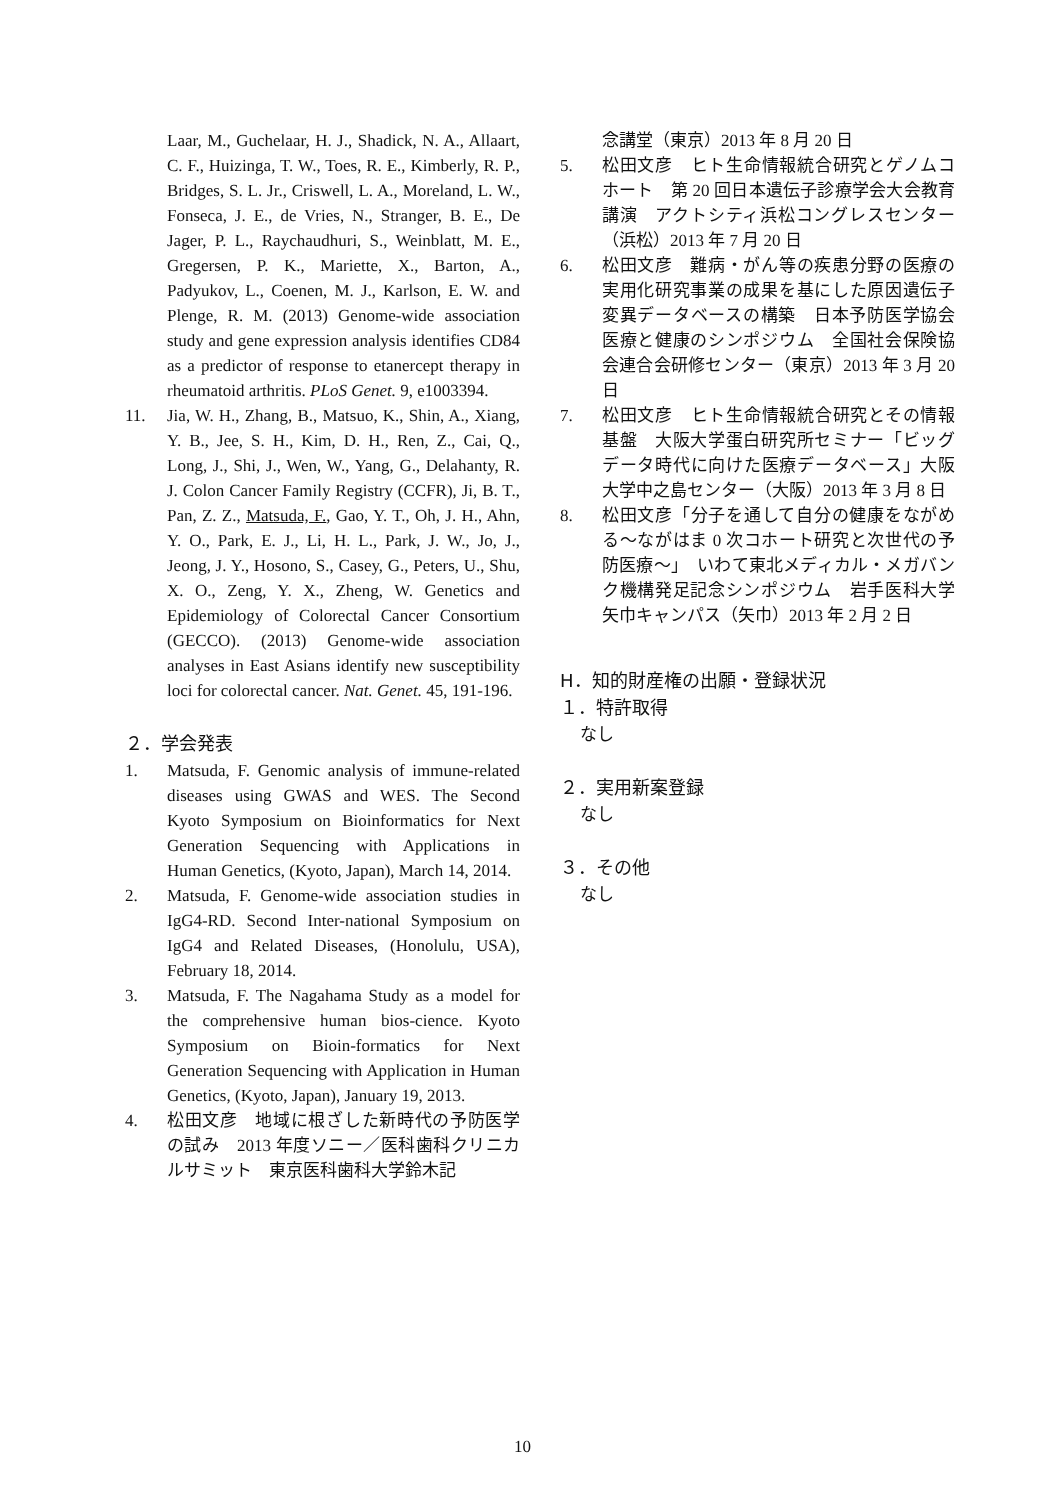Laar, M., Guchelaar, H. J., Shadick, N. A., Allaart, C. F., Huizinga, T. W., Toes, R. E., Kimberly, R. P., Bridges, S. L. Jr., Criswell, L. A., Moreland, L. W., Fonseca, J. E., de Vries, N., Stranger, B. E., De Jager, P. L., Raychaudhuri, S., Weinblatt, M. E., Gregersen, P. K., Mariette, X., Barton, A., Padyukov, L., Coenen, M. J., Karlson, E. W. and Plenge, R. M. (2013) Genome-wide association study and gene expression analysis identifies CD84 as a predictor of response to etanercept therapy in rheumatoid arthritis. PLoS Genet. 9, e1003394.
11. Jia, W. H., Zhang, B., Matsuo, K., Shin, A., Xiang, Y. B., Jee, S. H., Kim, D. H., Ren, Z., Cai, Q., Long, J., Shi, J., Wen, W., Yang, G., Delahanty, R. J. Colon Cancer Family Registry (CCFR), Ji, B. T., Pan, Z. Z., Matsuda, F., Gao, Y. T., Oh, J. H., Ahn, Y. O., Park, E. J., Li, H. L., Park, J. W., Jo, J., Jeong, J. Y., Hosono, S., Casey, G., Peters, U., Shu, X. O., Zeng, Y. X., Zheng, W. Genetics and Epidemiology of Colorectal Cancer Consortium (GECCO). (2013) Genome-wide association analyses in East Asians identify new susceptibility loci for colorectal cancer. Nat. Genet. 45, 191-196.
２．学会発表
1. Matsuda, F. Genomic analysis of immune-related diseases using GWAS and WES. The Second Kyoto Symposium on Bioinformatics for Next Generation Sequencing with Applications in Human Genetics, (Kyoto, Japan), March 14, 2014.
2. Matsuda, F. Genome-wide association studies in IgG4-RD. Second Inter-national Symposium on IgG4 and Related Diseases, (Honolulu, USA), February 18, 2014.
3. Matsuda, F. The Nagahama Study as a model for the comprehensive human bios-cience. Kyoto Symposium on Bioin-formatics for Next Generation Sequencing with Application in Human Genetics, (Kyoto, Japan), January 19, 2013.
4. 松田文彦　地域に根ざした新時代の予防医学の試み　2013 年度ソニー／医科歯科クリニカルサミット　東京医科歯科大学鈴木記
念講堂（東京）2013 年 8 月 20 日
5. 松田文彦　ヒト生命情報統合研究とゲノムコホート　第 20 回日本遺伝子診療学会大会教育講演　アクトシティ浜松コングレスセンター（浜松）2013 年 7 月 20 日
6. 松田文彦　難病・がん等の疾患分野の医療の実用化研究事業の成果を基にした原因遺伝子変異データベースの構築　日本予防医学協会医療と健康のシンポジウム　全国社会保険協会連合会研修センター（東京）2013 年 3 月 20 日
7. 松田文彦　ヒト生命情報統合研究とその情報基盤　大阪大学蛋白研究所セミナー「ビッグデータ時代に向けた医療データベース」大阪大学中之島センター（大阪）2013 年 3 月 8 日
8. 松田文彦「分子を通して自分の健康をながめる～ながはま 0 次コホート研究と次世代の予防医療～」　いわて東北メディカル・メガバンク機構発足記念シンポジウム　岩手医科大学矢巾キャンパス（矢巾）2013 年 2 月 2 日
H．知的財産権の出願・登録状況
１．特許取得
なし
２．実用新案登録
なし
３．その他
なし
10